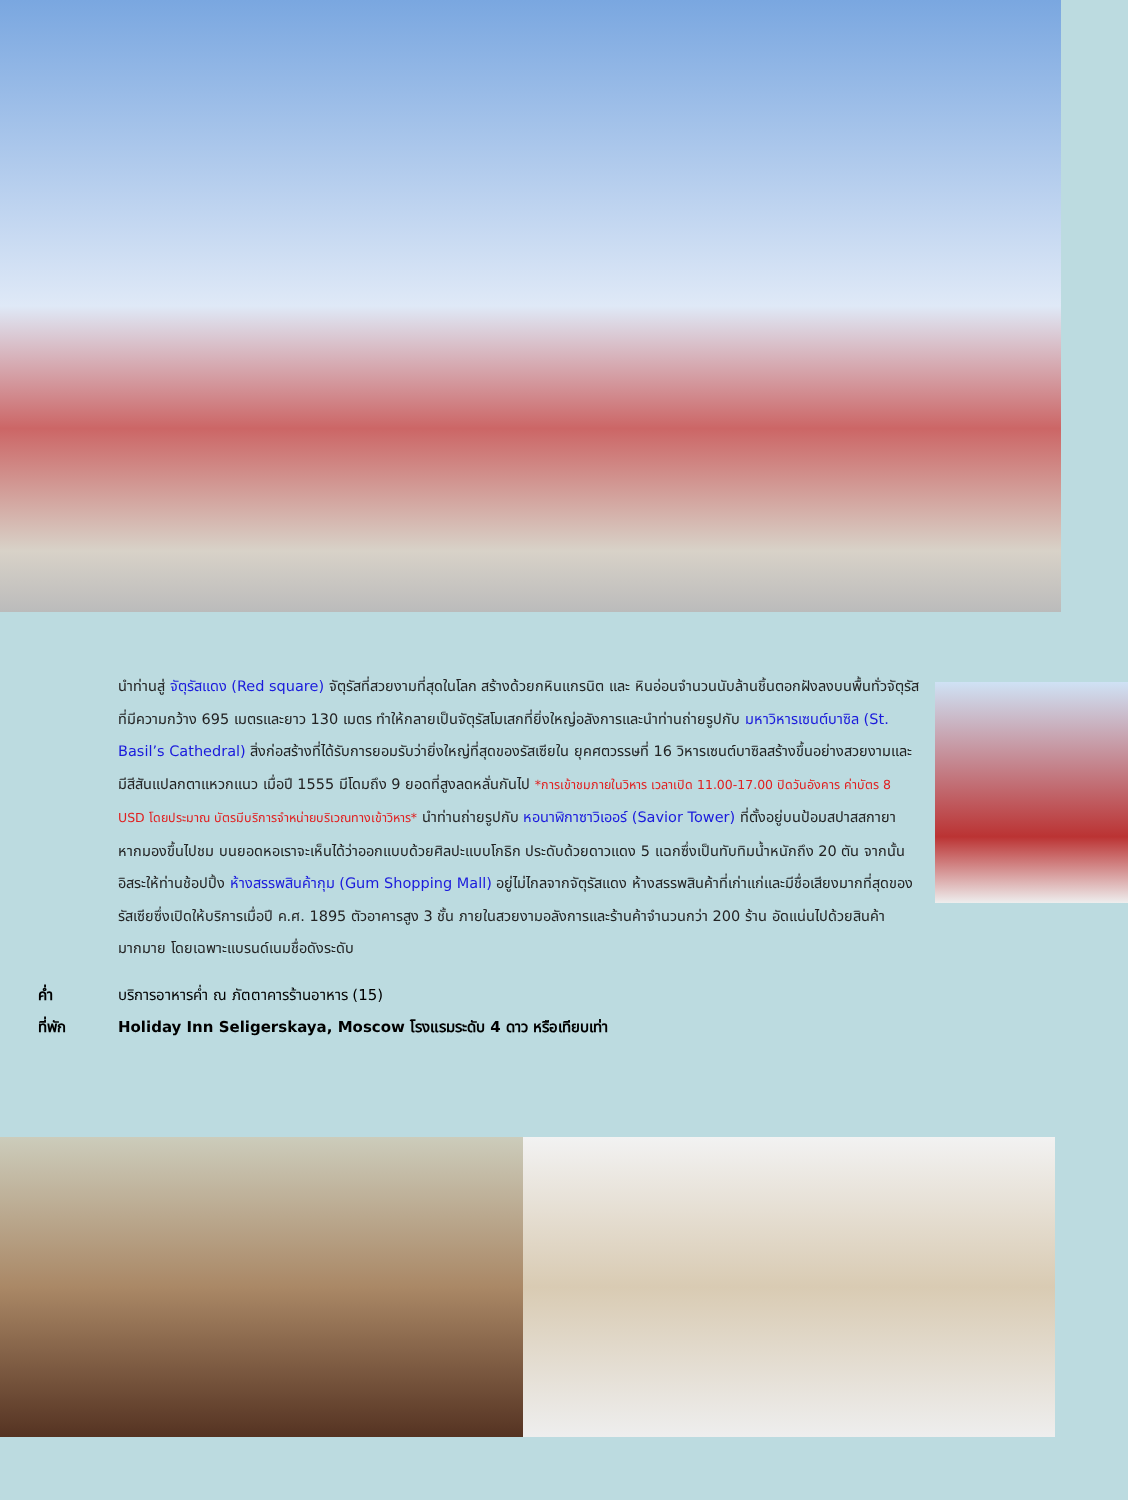นำท่านสู่ จัตุรัสแดง (Red square) จัตุรัสที่สวยงามที่สุดในโลก สร้างด้วยกหินแกรนิต และ หินอ่อนจำนวนนับล้านชิ้นตอกฝังลงบนพื้นทั่วจัตุรัสที่มีความกว้าง 695 เมตรและยาว 130 เมตร ทำให้กลายเป็นจัตุรัสโมเสกที่ยิ่งใหญ่อลังการและนำท่านถ่ายรูปกับ มหาวิหารเซนต์บาซิล (St. Basil’s Cathedral) สิ่งก่อสร้างที่ได้รับการยอมรับว่ายิ่งใหญ่ที่สุดของรัสเซียใน ยุคศตวรรษที่ 16 วิหารเซนต์บาซิลสร้างขึ้นอย่างสวยงามและมีสีสันแปลกตาแหวกแนว เมื่อปี 1555 มีโดมถึง 9 ยอดที่สูงลดหลั่นกันไป *การเข้าชมภายในวิหาร เวลาเปิด 11.00-17.00 ปิดวันอังคาร ค่าบัตร 8 USD โดยประมาณ บัตรมีบริการจำหน่ายบริเวณทางเข้าวิหาร* นำท่านถ่ายรูปกับ หอนาฬิกาซาวิเออร์ (Savior Tower) ที่ตั้งอยู่บนป้อมสปาสสกายา หากมองขึ้นไปชม บนยอดหอเราจะเห็นได้ว่าออกแบบด้วยศิลปะแบบโกธิก ประดับด้วยดาวแดง 5 แฉกซึ่งเป็นทับทิมน้ำหนักถึง 20 ตัน จากนั้นอิสระให้ท่านช้อปปิ้ง ห้างสรรพสินค้ากุม (Gum Shopping Mall) อยู่ไม่ไกลจากจัตุรัสแดง ห้างสรรพสินค้าที่เก่าแก่และมีชื่อเสียงมากที่สุดของรัสเซียซึ่งเปิดให้บริการเมื่อปี ค.ศ. 1895 ตัวอาคารสูง 3 ชั้น ภายในสวยงามอลังการและร้านค้าจำนวนกว่า 200 ร้าน อัดแน่นไปด้วยสินค้ามากมาย โดยเฉพาะแบรนด์เนมชื่อดังระดับ
ค่ำ บริการอาหารค่ำ ณ ภัตตาคารร้านอาหาร (15)
ที่พัก Holiday Inn Seligerskaya, Moscow โรงแรมระดับ 4 ดาว หรือเทียบเท่า